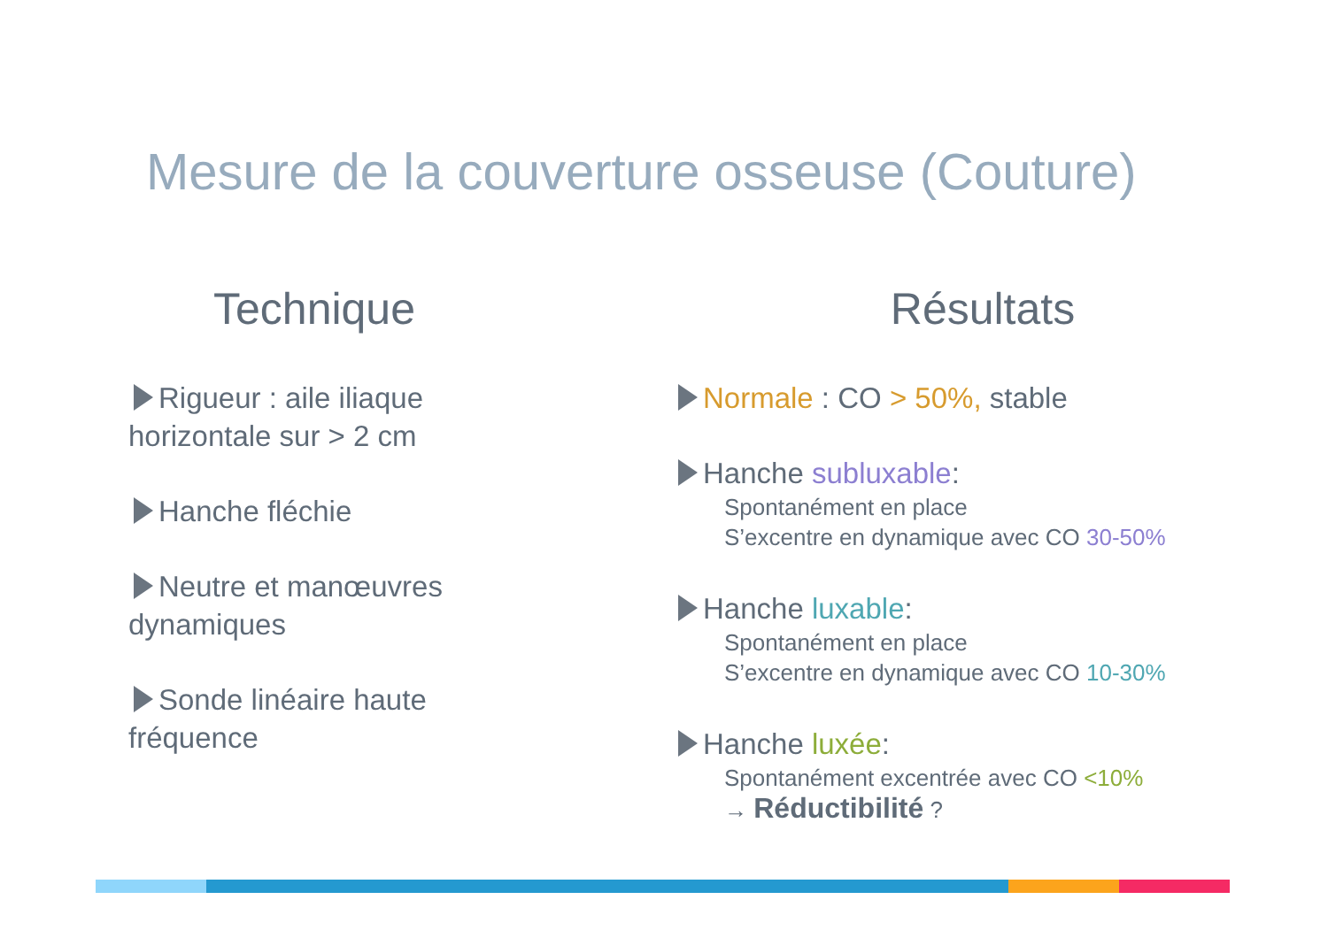Mesure de la couverture osseuse (Couture)
Technique
Rigueur : aile iliaque horizontale sur > 2 cm
Hanche fléchie
Neutre et manœuvres dynamiques
Sonde linéaire haute fréquence
Résultats
Normale : CO > 50%, stable
Hanche subluxable:
Spontanément en place
S’excentre en dynamique avec CO 30-50%
Hanche luxable:
Spontanément en place
S’excentre en dynamique avec CO 10-30%
Hanche luxée:
Spontanément excentrée avec CO <10%
→ Réductibilité ?